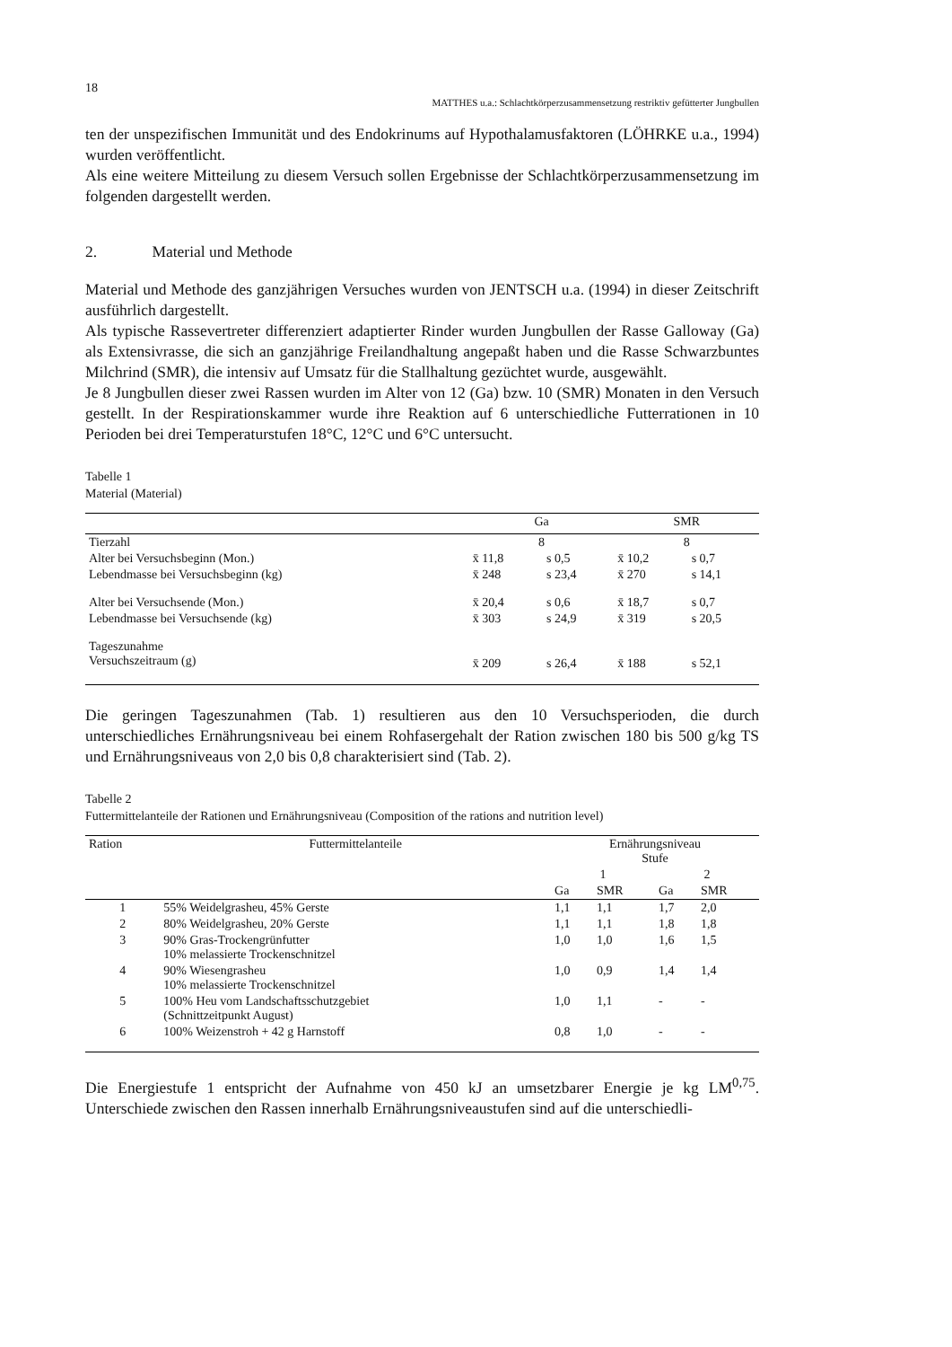18
MATTHES u.a.: Schlachtkörperzusammensetzung restriktiv gefütterter Jungbullen
ten der unspezifischen Immunität und des Endokrinums auf Hypothalamusfaktoren (LÖHRKE u.a., 1994) wurden veröffentlicht.
Als eine weitere Mitteilung zu diesem Versuch sollen Ergebnisse der Schlachtkörperzusammensetzung im folgenden dargestellt werden.
2. Material und Methode
Material und Methode des ganzjährigen Versuches wurden von JENTSCH u.a. (1994) in dieser Zeitschrift ausführlich dargestellt.
Als typische Rassevertreter differenziert adaptierter Rinder wurden Jungbullen der Rasse Galloway (Ga) als Extensivrasse, die sich an ganzjährige Freilandhaltung angepaßt haben und die Rasse Schwarzbuntes Milchrind (SMR), die intensiv auf Umsatz für die Stallhaltung gezüchtet wurde, ausgewählt.
Je 8 Jungbullen dieser zwei Rassen wurden im Alter von 12 (Ga) bzw. 10 (SMR) Monaten in den Versuch gestellt. In der Respirationskammer wurde ihre Reaktion auf 6 unterschiedliche Futterrationen in 10 Perioden bei drei Temperaturstufen 18°C, 12°C und 6°C untersucht.
Tabelle 1
Material (Material)
| | Ga | | SMR | |
| --- | --- | --- | --- | --- |
| Tierzahl | 8 | | 8 | |
| Alter bei Versuchsbeginn (Mon.) | x̄ 11,8 | s 0,5 | x̄ 10,2 | s 0,7 |
| Lebendmasse bei Versuchsbeginn (kg) | x̄ 248 | s 23,4 | x̄ 270 | s 14,1 |
| Alter bei Versuchsende (Mon.) | x̄ 20,4 | s 0,6 | x̄ 18,7 | s 0,7 |
| Lebendmasse bei Versuchsende (kg) | x̄ 303 | s 24,9 | x̄ 319 | s 20,5 |
| Tageszunahme Versuchszeitraum (g) | x̄ 209 | s 26,4 | x̄ 188 | s 52,1 |
Die geringen Tageszunahmen (Tab. 1) resultieren aus den 10 Versuchsperioden, die durch unterschiedliches Ernährungsniveau bei einem Rohfasergehalt der Ration zwischen 180 bis 500 g/kg TS und Ernährungsniveaus von 2,0 bis 0,8 charakterisiert sind (Tab. 2).
Tabelle 2
Futtermittelanteile der Rationen und Ernährungsniveau (Composition of the rations and nutrition level)
| Ration | Futtermittelanteile | Ernährungsniveau Stufe | | | |
| --- | --- | --- | --- | --- | --- |
| | | 1 | | 2 | |
| | | Ga | SMR | Ga | SMR |
| 1 | 55% Weidelgrasheu, 45% Gerste | 1,1 | 1,1 | 1,7 | 2,0 |
| 2 | 80% Weidelgrasheu, 20% Gerste | 1,1 | 1,1 | 1,8 | 1,8 |
| 3 | 90% Gras-Trockengrünfutter 10% melassierte Trockenschnitzel | 1,0 | 1,0 | 1,6 | 1,5 |
| 4 | 90% Wiesengrasheu 10% melassierte Trockenschnitzel | 1,0 | 0,9 | 1,4 | 1,4 |
| 5 | 100% Heu vom Landschaftsschutzgebiet (Schnittzeitpunkt August) | 1,0 | 1,1 | - | - |
| 6 | 100% Weizenstroh + 42 g Harnstoff | 0,8 | 1,0 | - | - |
Die Energiestufe 1 entspricht der Aufnahme von 450 kJ an umsetzbarer Energie je kg LM<sup>0,75</sup>. Unterschiede zwischen den Rassen innerhalb Ernährungsniveaustufen sind auf die unterschiedli-